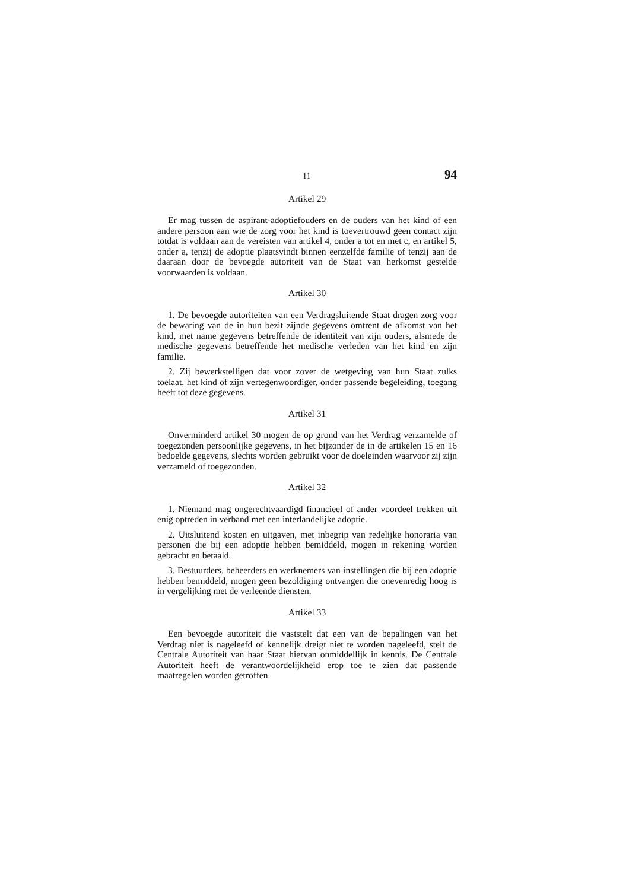11 94
Artikel 29
Er mag tussen de aspirant-adoptiefouders en de ouders van het kind of een andere persoon aan wie de zorg voor het kind is toevertrouwd geen contact zijn totdat is voldaan aan de vereisten van artikel 4, onder a tot en met c, en artikel 5, onder a, tenzij de adoptie plaatsvindt binnen eenzelfde familie of tenzij aan de daaraan door de bevoegde autoriteit van de Staat van herkomst gestelde voorwaarden is voldaan.
Artikel 30
1. De bevoegde autoriteiten van een Verdragsluitende Staat dragen zorg voor de bewaring van de in hun bezit zijnde gegevens omtrent de afkomst van het kind, met name gegevens betreffende de identiteit van zijn ouders, alsmede de medische gegevens betreffende het medische verleden van het kind en zijn familie.
2. Zij bewerkstelligen dat voor zover de wetgeving van hun Staat zulks toelaat, het kind of zijn vertegenwoordiger, onder passende begeleiding, toegang heeft tot deze gegevens.
Artikel 31
Onverminderd artikel 30 mogen de op grond van het Verdrag verzamelde of toegezonden persoonlijke gegevens, in het bijzonder de in de artikelen 15 en 16 bedoelde gegevens, slechts worden gebruikt voor de doeleinden waarvoor zij zijn verzameld of toegezonden.
Artikel 32
1. Niemand mag ongerechtvaardigd financieel of ander voordeel trekken uit enig optreden in verband met een interlandelijke adoptie.
2. Uitsluitend kosten en uitgaven, met inbegrip van redelijke honoraria van personen die bij een adoptie hebben bemiddeld, mogen in rekening worden gebracht en betaald.
3. Bestuurders, beheerders en werknemers van instellingen die bij een adoptie hebben bemiddeld, mogen geen bezoldiging ontvangen die onevenredig hoog is in vergelijking met de verleende diensten.
Artikel 33
Een bevoegde autoriteit die vaststelt dat een van de bepalingen van het Verdrag niet is nageleefd of kennelijk dreigt niet te worden nageleefd, stelt de Centrale Autoriteit van haar Staat hiervan onmiddellijk in kennis. De Centrale Autoriteit heeft de verantwoordelijkheid erop toe te zien dat passende maatregelen worden getroffen.